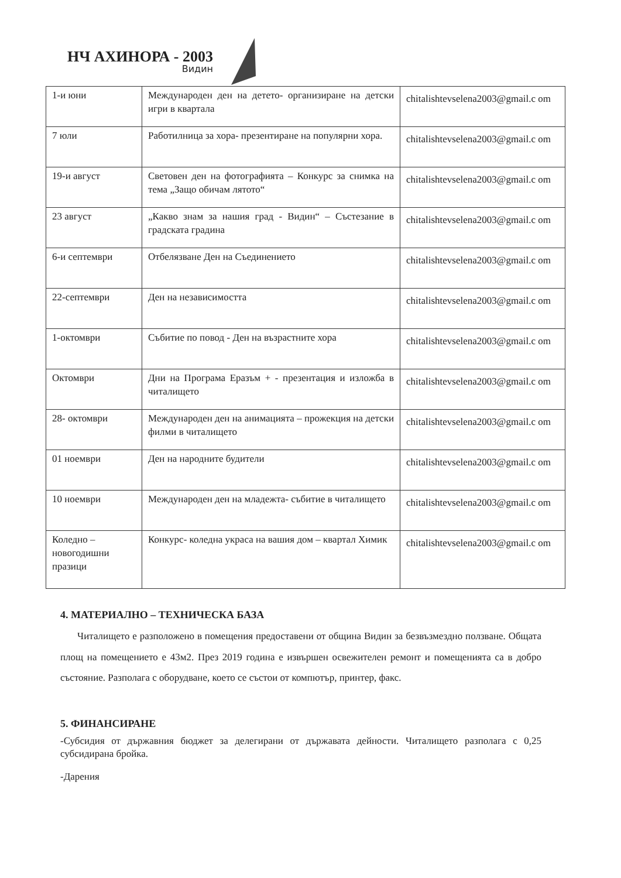НЧ АХИНОРА - 2003
Видин
| 1-и юни | Международен ден на детето- организиране на детски игри в квартала | chitalishtevselena2003@gmail.c om |
| 7 юли | Работилница за хора- презентиране на популярни хора. | chitalishtevselena2003@gmail.c om |
| 19-и август | Световен ден на фотографията – Конкурс за снимка на тема „Защо обичам лятото“ | chitalishtevselena2003@gmail.c om |
| 23 август | „Какво знам за нашия град - Видин“ – Състезание в градската градина | chitalishtevselena2003@gmail.c om |
| 6-и септември | Отбелязване Ден на Съединението | chitalishtevselena2003@gmail.c om |
| 22-септември | Ден на независимостта | chitalishtevselena2003@gmail.c om |
| 1-октомври | Събитие по повод - Ден на възрастните хора | chitalishtevselena2003@gmail.c om |
| Октомври | Дни на Програма Еразъм + - презентация и изложба в читалището | chitalishtevselena2003@gmail.c om |
| 28- октомври | Международен ден на анимацията – прожекция на детски филми в читалището | chitalishtevselena2003@gmail.c om |
| 01 ноември | Ден на народните будители | chitalishtevselena2003@gmail.c om |
| 10 ноември | Международен ден на младежта- събитие в читалището | chitalishtevselena2003@gmail.c om |
| Коледно – новогодишни празици | Конкурс- коледна украса на вашия дом – квартал Химик | chitalishtevselena2003@gmail.c om |
4. МАТЕРИАЛНО – ТЕХНИЧЕСКА БАЗА
Читалището е разположено в помещения предоставени от община Видин за безвъзмездно ползване. Общата площ на помещението е 43м2. През 2019 година е извършен освежителен ремонт и помещенията са в добро състояние. Разполага с оборудване, което се състои от компютър, принтер, факс.
5. ФИНАНСИРАНЕ
-Субсидия от държавния бюджет за делегирани от държавата дейности. Читалището разполага с 0,25 субсидирана бройка.
-Дарения